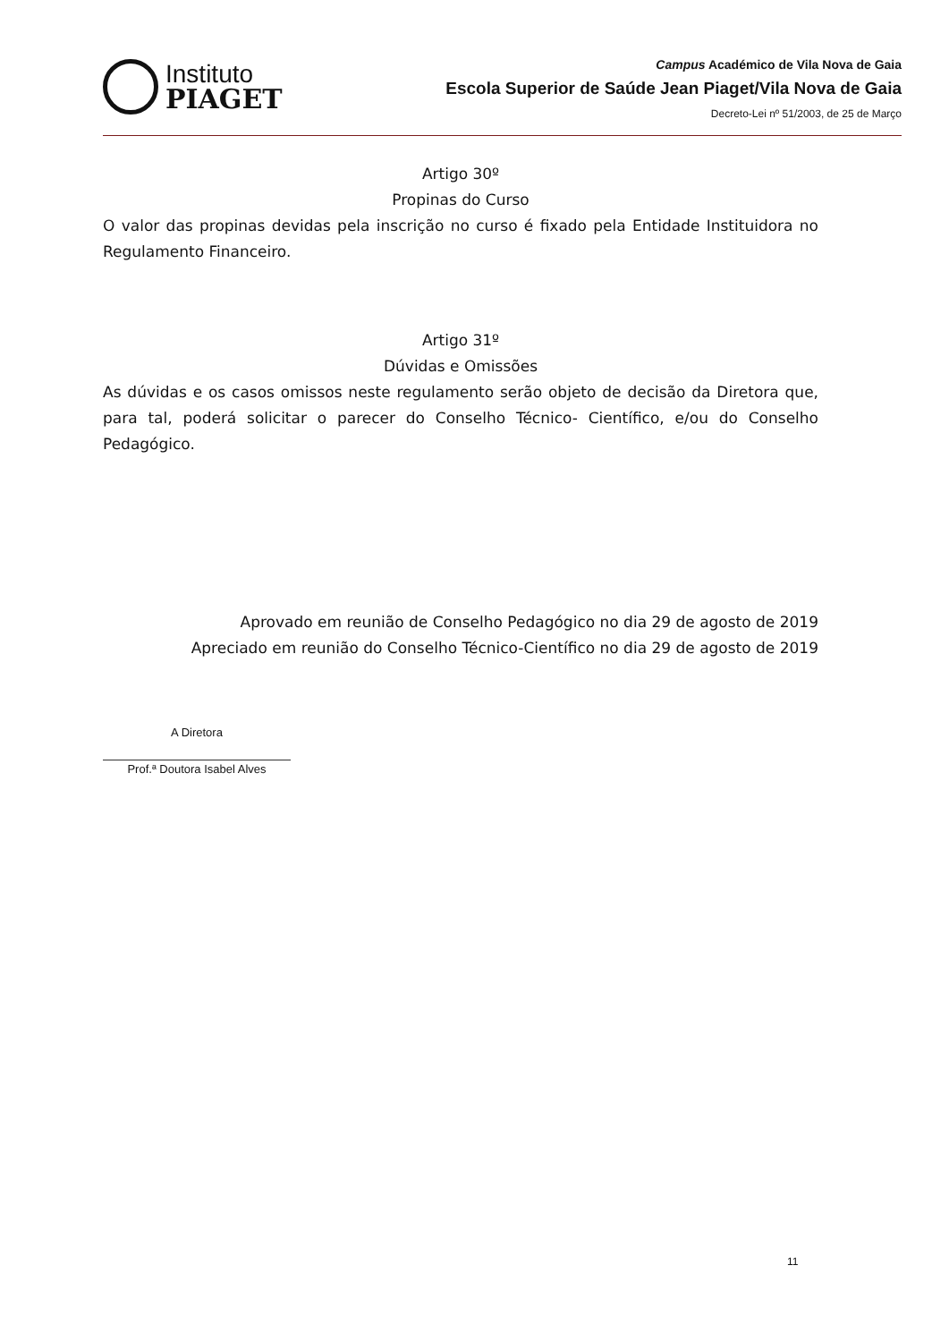Instituto
PIAGET
Campus Académico de Vila Nova de Gaia
Escola Superior de Saúde Jean Piaget/Vila Nova de Gaia
Decreto-Lei nº 51/2003, de 25 de Março
Artigo 30º
Propinas do Curso
O valor das propinas devidas pela inscrição no curso é fixado pela Entidade Instituidora no Regulamento Financeiro.
Artigo 31º
Dúvidas e Omissões
As dúvidas e os casos omissos neste regulamento serão objeto de decisão da Diretora que, para tal, poderá solicitar o parecer do Conselho Técnico- Científico, e/ou do Conselho Pedagógico.
Aprovado em reunião de Conselho Pedagógico no dia 29 de agosto de 2019
Apreciado em reunião do Conselho Técnico-Científico no dia 29 de agosto de 2019
A Diretora
Prof.ª Doutora Isabel Alves
11